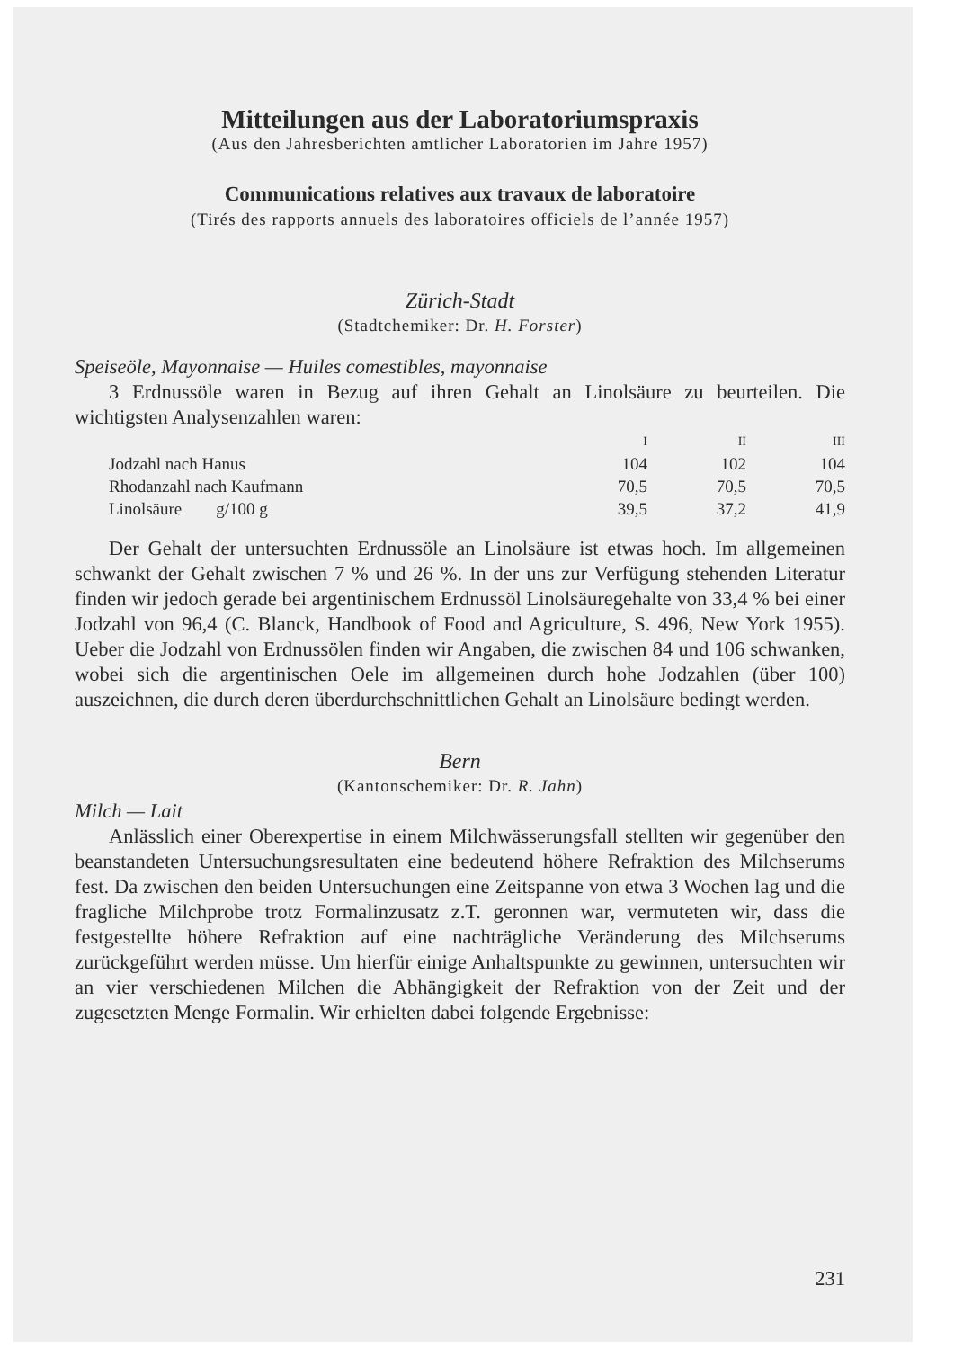Mitteilungen aus der Laboratoriumspraxis
(Aus den Jahresberichten amtlicher Laboratorien im Jahre 1957)
Communications relatives aux travaux de laboratoire
(Tirés des rapports annuels des laboratoires officiels de l’année 1957)
Zürich-Stadt
(Stadtchemiker: Dr. H. Forster)
Speiseöle, Mayonnaise — Huiles comestibles, mayonnaise
3 Erdnussöle waren in Bezug auf ihren Gehalt an Linolsäure zu beurteilen. Die wichtigsten Analysenzahlen waren:
| | I | II | III |
| --- | --- | --- | --- |
| Jodzahl nach Hanus | 104 | 102 | 104 |
| Rhodanzahl nach Kaufmann | 70,5 | 70,5 | 70,5 |
| Linolsäure g/100 g | 39,5 | 37,2 | 41,9 |
Der Gehalt der untersuchten Erdnussöle an Linolsäure ist etwas hoch. Im allgemeinen schwankt der Gehalt zwischen 7 % und 26 %. In der uns zur Verfügung stehenden Literatur finden wir jedoch gerade bei argentinischem Erdnussöl Linolsäuregehalte von 33,4 % bei einer Jodzahl von 96,4 (C. Blanck, Handbook of Food and Agriculture, S. 496, New York 1955). Ueber die Jodzahl von Erdnussölen finden wir Angaben, die zwischen 84 und 106 schwanken, wobei sich die argentinischen Oele im allgemeinen durch hohe Jodzahlen (über 100) auszeichnen, die durch deren überdurchschnittlichen Gehalt an Linolsäure bedingt werden.
Bern
(Kantonschemiker: Dr. R. Jahn)
Milch — Lait
Anlässlich einer Oberexpertise in einem Milchwässerungsfall stellten wir gegenüber den beanstandeten Untersuchungsresultaten eine bedeutend höhere Refraktion des Milchserums fest. Da zwischen den beiden Untersuchungen eine Zeitspanne von etwa 3 Wochen lag und die fragliche Milchprobe trotz Formalinzusatz z.T. geronnen war, vermuteten wir, dass die festgestellte höhere Refraktion auf eine nachträgliche Veränderung des Milchserums zurückgeführt werden müsse. Um hierfür einige Anhaltspunkte zu gewinnen, untersuchten wir an vier verschiedenen Milchen die Abhängigkeit der Refraktion von der Zeit und der zugesetzten Menge Formalin. Wir erhielten dabei folgende Ergebnisse:
231